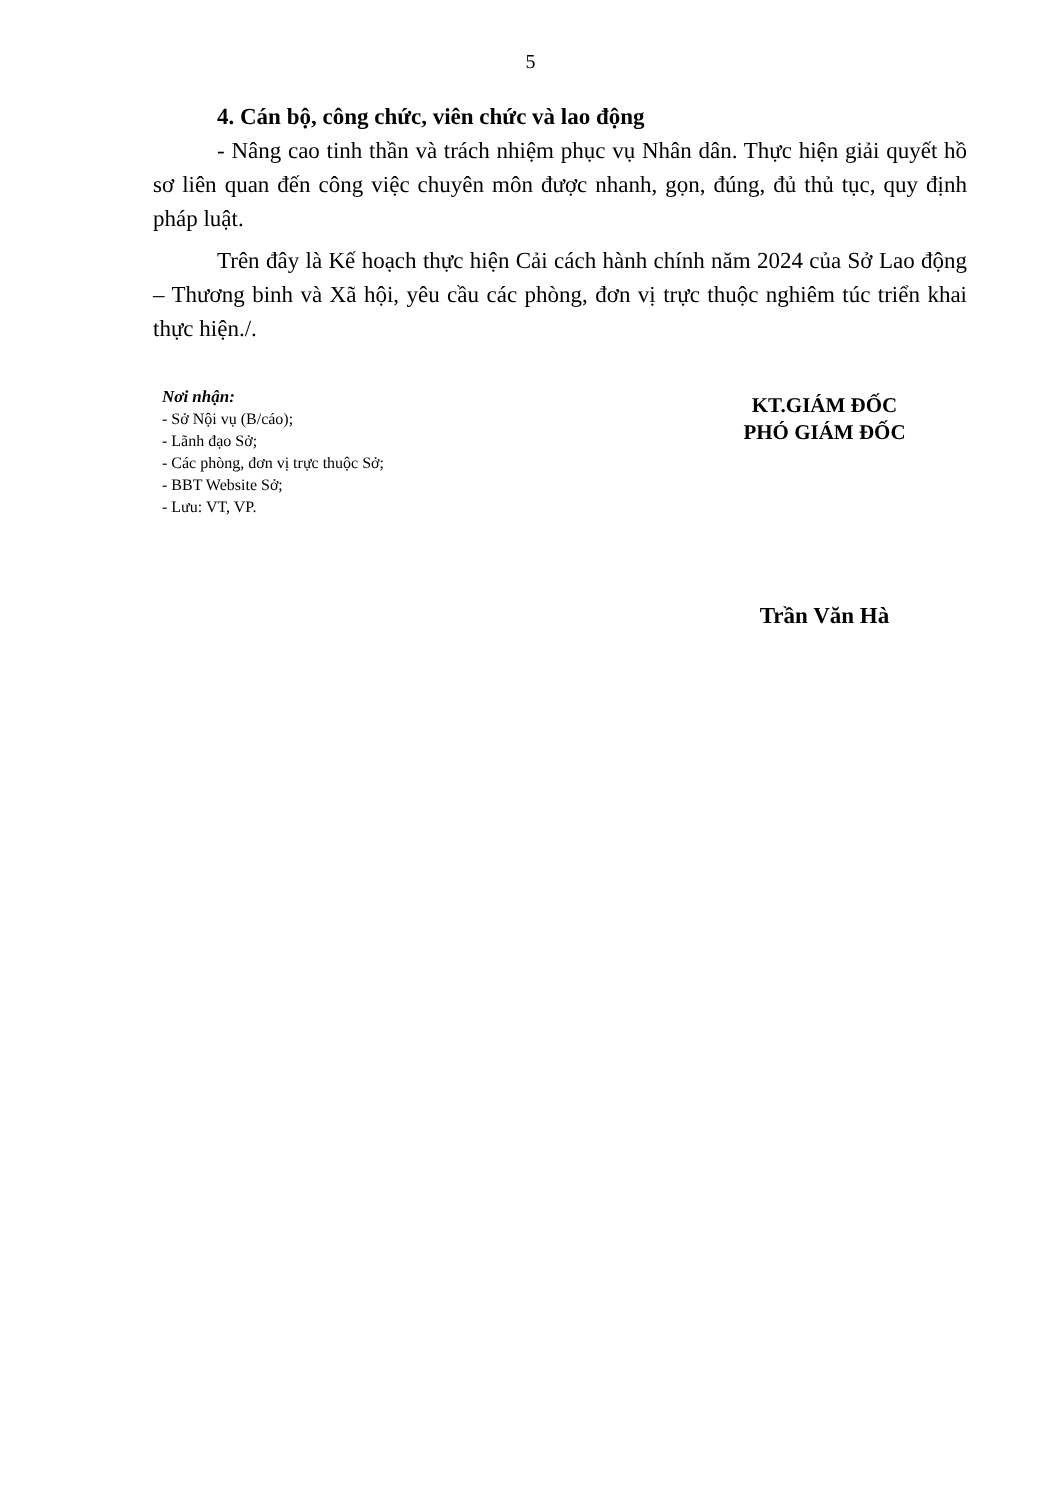5
4. Cán bộ, công chức, viên chức và lao động
- Nâng cao tinh thần và trách nhiệm phục vụ Nhân dân. Thực hiện giải quyết hồ sơ liên quan đến công việc chuyên môn được nhanh, gọn, đúng, đủ thủ tục, quy định pháp luật.
Trên đây là Kế hoạch thực hiện Cải cách hành chính năm 2024 của Sở Lao động – Thương binh và Xã hội, yêu cầu các phòng, đơn vị trực thuộc nghiêm túc triển khai thực hiện./.
Nơi nhận:
- Sở Nội vụ (B/cáo);
- Lãnh đạo Sở;
- Các phòng, đơn vị trực thuộc Sở;
- BBT Website Sở;
- Lưu: VT, VP.
KT.GIÁM ĐỐC
PHÓ GIÁM ĐỐC
Trần Văn Hà